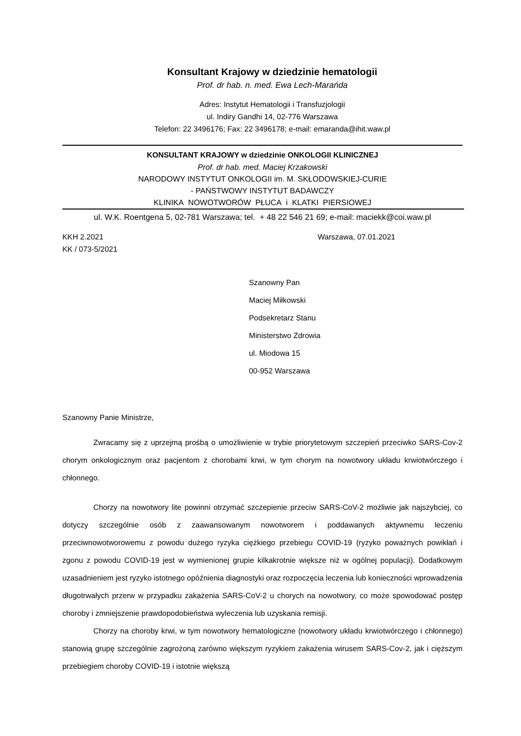Konsultant Krajowy w dziedzinie hematologii
Prof. dr hab. n. med. Ewa Lech-Marańda
Adres: Instytut Hematologii i Transfuzjologii
ul. Indiry Gandhi 14, 02-776 Warszawa
Telefon: 22 3496176; Fax: 22 3496178; e-mail: emaranda@ihit.waw.pl
KONSULTANT KRAJOWY w dziedzinie ONKOLOGII KLINICZNEJ
Prof. dr hab. med. Maciej Krzakowski
NARODOWY INSTYTUT ONKOLOGII im. M. SKŁODOWSKIEJ-CURIE
- PAŃSTWOWY INSTYTUT BADAWCZY
KLINIKA NOWOTWORÓW PŁUCA i KLATKI PIERSIOWEJ
ul. W.K. Roentgena 5, 02-781 Warszawa; tel. + 48 22 546 21 69; e-mail: maciekk@coi.waw.pl
KKH 2.2021
KK / 073-5/2021
Warszawa, 07.01.2021
Szanowny Pan
Maciej Miłkowski
Podsekretarz Stanu
Ministerstwo Zdrowia
ul. Miodowa 15
00-952 Warszawa
Szanowny Panie Ministrze,
Zwracamy się z uprzejmą prośbą o umożliwienie w trybie priorytetowym szczepień przeciwko SARS-Cov-2 chorym onkologicznym oraz pacjentom z chorobami krwi, w tym chorym na nowotwory układu krwiotwórczego i chłonnego.
Chorzy na nowotwory lite powinni otrzymać szczepienie przeciw SARS-CoV-2 możliwie jak najszybciej, co dotyczy szczególnie osób z zaawansowanym nowotworem i poddawanych aktywnemu leczeniu przeciwnowotworowemu z powodu dużego ryzyka ciężkiego przebiegu COVID-19 (ryzyko poważnych powikłań i zgonu z powodu COVID-19 jest w wymienionej grupie kilkakrotnie większe niż w ogólnej populacji). Dodatkowym uzasadnieniem jest ryzyko istotnego opóźnienia diagnostyki oraz rozpoczęcia leczenia lub konieczności wprowadzenia długotrwałych przerw w przypadku zakażenia SARS-CoV-2 u chorych na nowotwory, co może spowodować postęp choroby i zmniejszenie prawdopodobieństwa wyleczenia lub uzyskania remisji.
Chorzy na choroby krwi, w tym nowotwory hematologiczne (nowotwory układu krwiotwórczego i chłonnego) stanowią grupę szczególnie zagrożoną zarówno większym ryzykiem zakażenia wirusem SARS-Cov-2, jak i cięższym przebiegiem choroby COVID-19 i istotnie większą